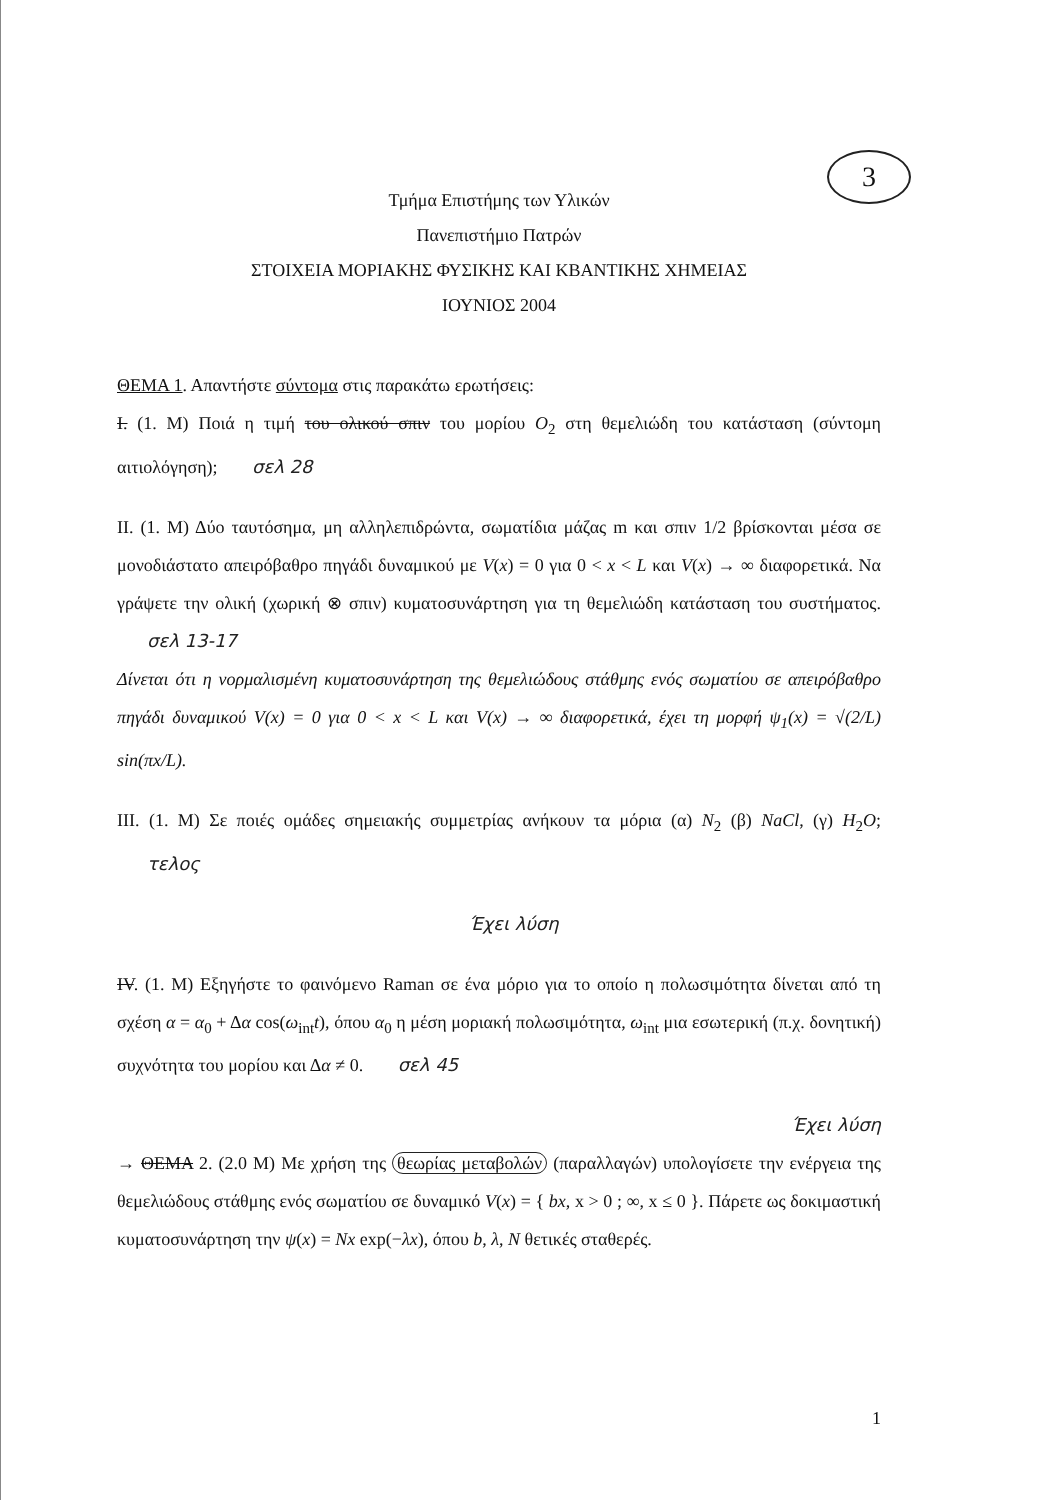3
Τμήμα Επιστήμης των Υλικών
Πανεπιστήμιο Πατρών
ΣΤΟΙΧΕΙΑ ΜΟΡΙΑΚΗΣ ΦΥΣΙΚΗΣ ΚΑΙ ΚΒΑΝΤΙΚΗΣ ΧΗΜΕΙΑΣ
ΙΟΥΝΙΟΣ 2004
ΘΕΜΑ 1. Απαντήστε σύντομα στις παρακάτω ερωτήσεις:
Ι. (1. Μ) Ποιά η τιμή του ολικού σπιν του μορίου O<sub>2</sub> στη θεμελιώδη του κατάσταση (σύντομη αιτιολόγηση); σελ 28
ΙΙ. (1. Μ) Δύο ταυτόσημα, μη αλληλεπιδρώντα, σωματίδια μάζας m και σπιν 1/2 βρίσκονται μέσα σε μονοδιάστατο απειρόβαθρο πηγάδι δυναμικού με V(x) = 0 για 0 < x < L και V(x) → ∞ διαφορετικά. Να γράψετε την ολική (χωρική ⊗ σπιν) κυματοσυνάρτηση για τη θεμελιώδη κατάσταση του συστήματος. σελ 13-17
Δίνεται ότι η νορμαλισμένη κυματοσυνάρτηση της θεμελιώδους στάθμης ενός σωματίου σε απειρόβαθρο πηγάδι δυναμικού V(x) = 0 για 0 < x < L και V(x) → ∞ διαφορετικά, έχει τη μορφή ψ<sub>1</sub>(x) = √(2/L) sin(πx/L).
ΙΙΙ. (1. Μ) Σε ποιές ομάδες σημειακής συμμετρίας ανήκουν τα μόρια (α) N<sub>2</sub> (β) NaCl, (γ) H<sub>2</sub>O; τελος
Έχει λύση
IV. (1. Μ) Εξηγήστε το φαινόμενο Raman σε ένα μόριο για το οποίο η πολωσιμότητα δίνεται από τη σχέση α = α<sub>0</sub> + Δα cos(ω<sub>int</sub>t), όπου α<sub>0</sub> η μέση μοριακή πολωσιμότητα, ω<sub>int</sub> μια εσωτερική (π.χ. δονητική) συχνότητα του μορίου και Δα ≠ 0. σελ 45
Έχει λύση
→ ΘΕΜΑ 2. (2.0 Μ) Με χρήση της θεωρίας μεταβολών (παραλλαγών) υπολογίσετε την ενέργεια της θεμελιώδους στάθμης ενός σωματίου σε δυναμικό V(x) = { bx, x > 0 ; ∞, x ≤ 0 }. Πάρετε ως δοκιμαστική κυματοσυνάρτηση την ψ(x) = Nx exp(−λx), όπου b, λ, N θετικές σταθερές.
1